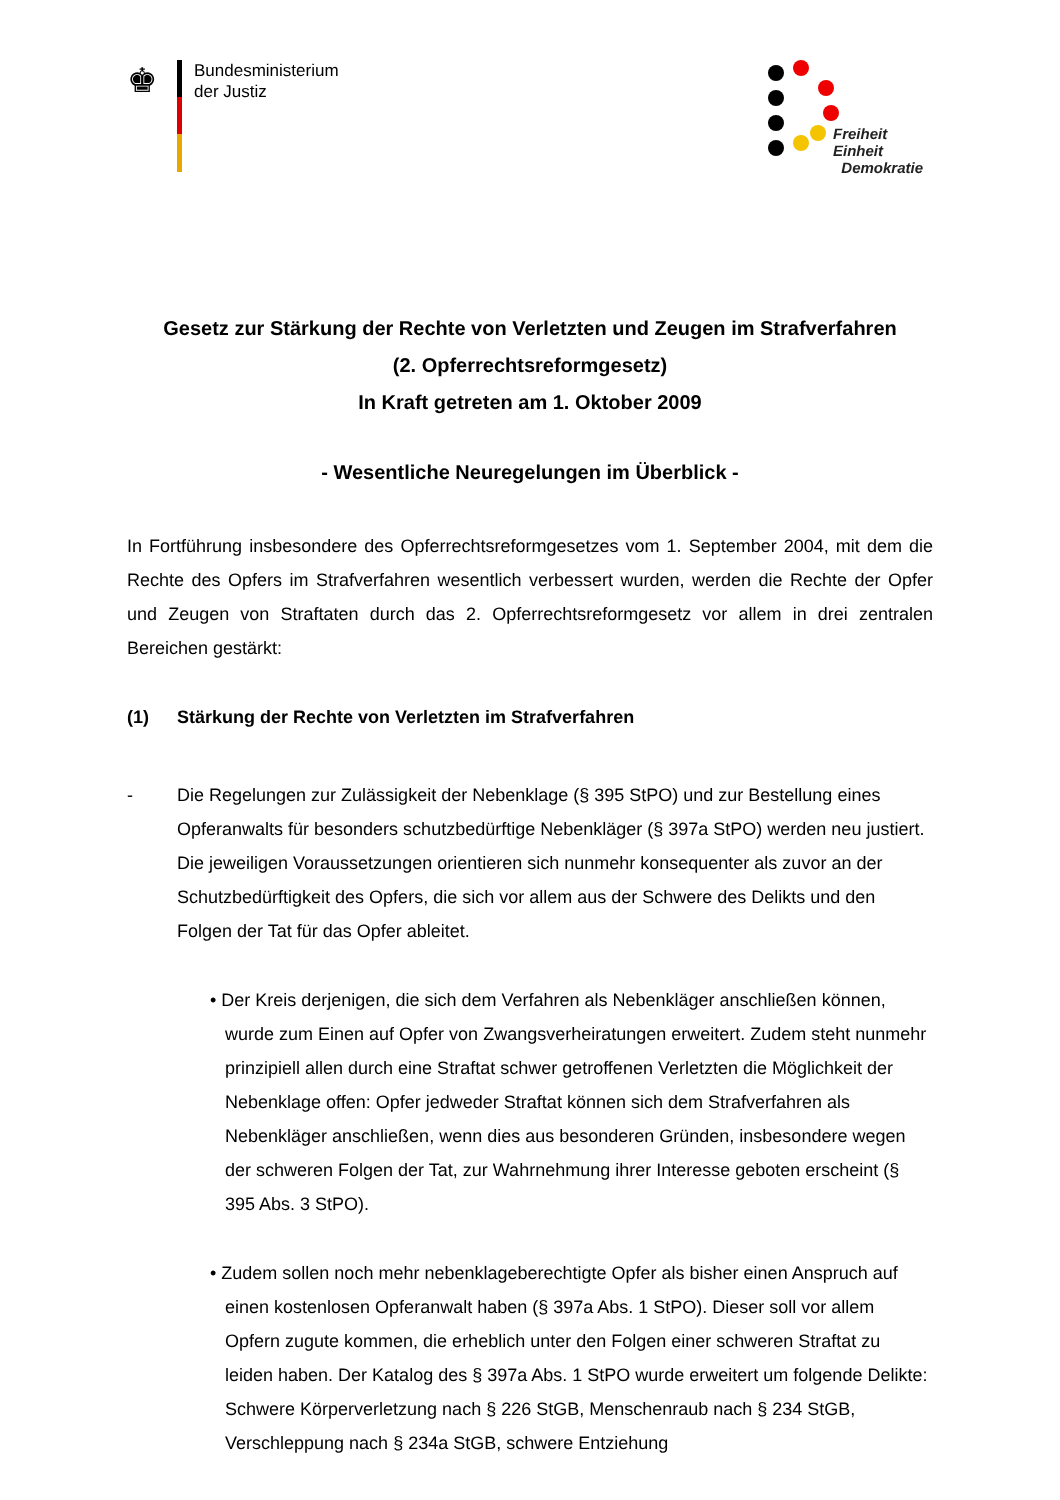♚
Bundesministerium
der Justiz
Freiheit
Einheit
Demokratie
Gesetz zur Stärkung der Rechte von Verletzten und Zeugen im Strafverfahren
(2. Opferrechtsreformgesetz)
In Kraft getreten am 1. Oktober 2009
- Wesentliche Neuregelungen im Überblick -
In Fortführung insbesondere des Opferrechtsreformgesetzes vom 1. September 2004, mit dem die Rechte des Opfers im Strafverfahren wesentlich verbessert wurden, werden die Rechte der Opfer und Zeugen von Straftaten durch das 2. Opferrechtsreformgesetz vor allem in drei zentralen Bereichen gestärkt:
(1) Stärkung der Rechte von Verletzten im Strafverfahren
- Die Regelungen zur Zulässigkeit der Nebenklage (§ 395 StPO) und zur Bestellung eines Opferanwalts für besonders schutzbedürftige Nebenkläger (§ 397a StPO) werden neu justiert. Die jeweiligen Voraussetzungen orientieren sich nunmehr konsequenter als zuvor an der Schutzbedürftigkeit des Opfers, die sich vor allem aus der Schwere des Delikts und den Folgen der Tat für das Opfer ableitet.
• Der Kreis derjenigen, die sich dem Verfahren als Nebenkläger anschließen können, wurde zum Einen auf Opfer von Zwangsverheiratungen erweitert. Zudem steht nunmehr prinzipiell allen durch eine Straftat schwer getroffenen Verletzten die Möglichkeit der Nebenklage offen: Opfer jedweder Straftat können sich dem Strafverfahren als Nebenkläger anschließen, wenn dies aus besonderen Gründen, insbesondere wegen der schweren Folgen der Tat, zur Wahrnehmung ihrer Interesse geboten erscheint (§ 395 Abs. 3 StPO).
• Zudem sollen noch mehr nebenklageberechtigte Opfer als bisher einen Anspruch auf einen kostenlosen Opferanwalt haben (§ 397a Abs. 1 StPO). Dieser soll vor allem Opfern zugute kommen, die erheblich unter den Folgen einer schweren Straftat zu leiden haben. Der Katalog des § 397a Abs. 1 StPO wurde erweitert um folgende Delikte: Schwere Körperverletzung nach § 226 StGB, Menschenraub nach § 234 StGB, Verschleppung nach § 234a StGB, schwere Entziehung